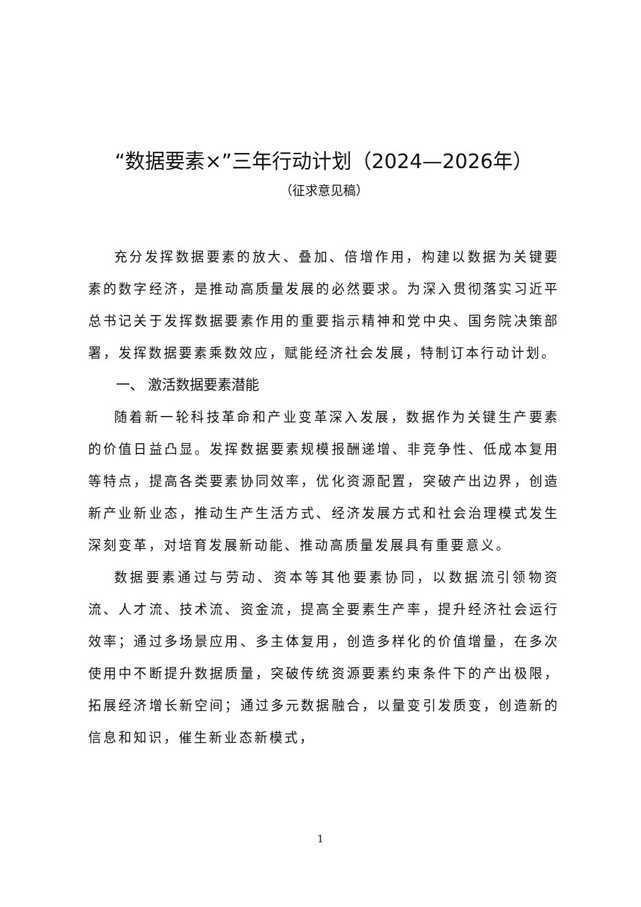“数据要素×”三年行动计划（2024—2026年）
（征求意见稿）
充分发挥数据要素的放大、叠加、倍增作用，构建以数据为关键要素的数字经济，是推动高质量发展的必然要求。为深入贯彻落实习近平总书记关于发挥数据要素作用的重要指示精神和党中央、国务院决策部署，发挥数据要素乘数效应，赋能经济社会发展，特制订本行动计划。
一、 激活数据要素潜能
随着新一轮科技革命和产业变革深入发展，数据作为关键生产要素的价值日益凸显。发挥数据要素规模报酬递增、非竞争性、低成本复用等特点，提高各类要素协同效率，优化资源配置，突破产出边界，创造新产业新业态，推动生产生活方式、经济发展方式和社会治理模式发生深刻变革，对培育发展新动能、推动高质量发展具有重要意义。
数据要素通过与劳动、资本等其他要素协同，以数据流引领物资流、人才流、技术流、资金流，提高全要素生产率，提升经济社会运行效率；通过多场景应用、多主体复用，创造多样化的价值增量，在多次使用中不断提升数据质量，突破传统资源要素约束条件下的产出极限，拓展经济增长新空间；通过多元数据融合，以量变引发质变，创造新的信息和知识，催生新业态新模式，
1